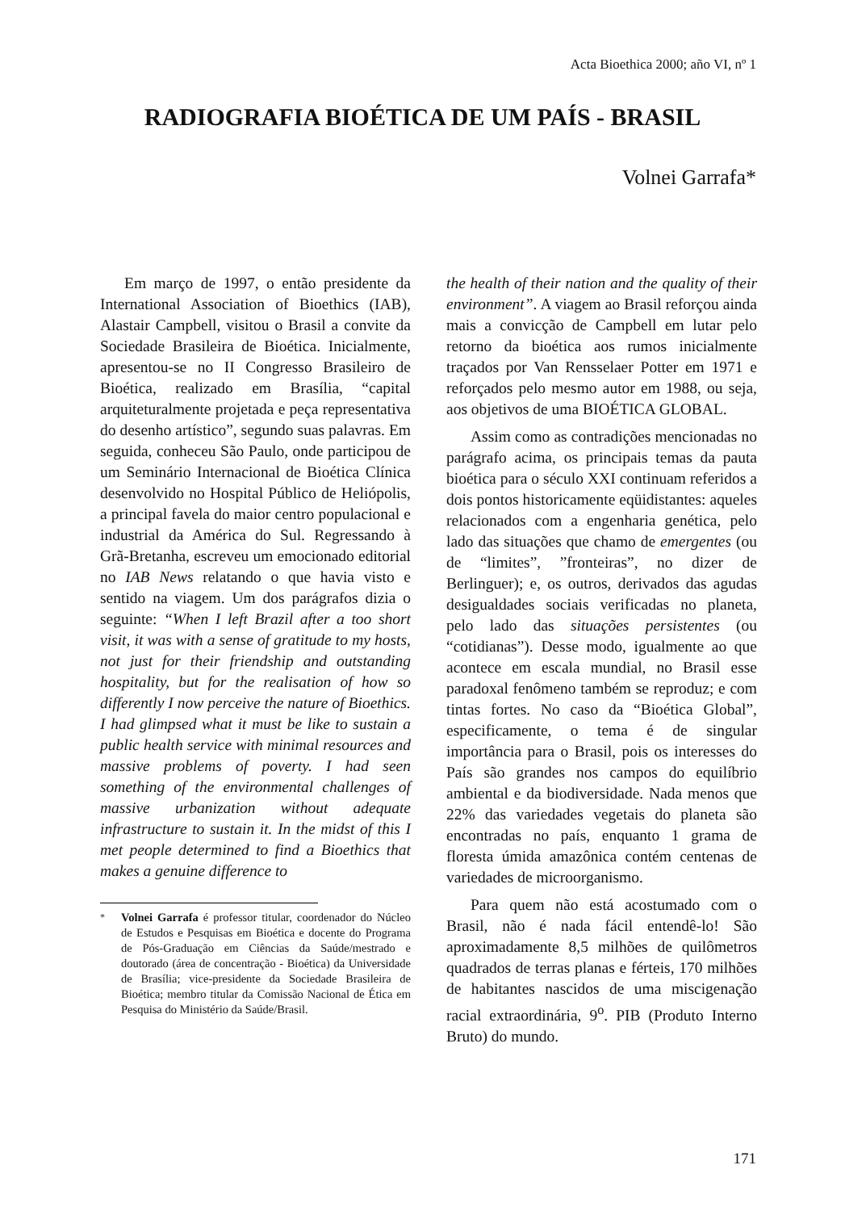Acta Bioethica 2000; año VI, nº 1
RADIOGRAFIA BIOÉTICA DE UM PAÍS - BRASIL
Volnei Garrafa*
Em março de 1997, o então presidente da International Association of Bioethics (IAB), Alastair Campbell, visitou o Brasil a convite da Sociedade Brasileira de Bioética. Inicialmente, apresentou-se no II Congresso Brasileiro de Bioética, realizado em Brasília, “capital arquiteturalmente projetada e peça representativa do desenho artístico”, segundo suas palavras. Em seguida, conheceu São Paulo, onde participou de um Seminário Internacional de Bioética Clínica desenvolvido no Hospital Público de Heliópolis, a principal favela do maior centro populacional e industrial da América do Sul. Regressando à Grã-Bretanha, escreveu um emocionado editorial no IAB News relatando o que havia visto e sentido na viagem. Um dos parágrafos dizia o seguinte: “When I left Brazil after a too short visit, it was with a sense of gratitude to my hosts, not just for their friendship and outstanding hospitality, but for the realisation of how so differently I now perceive the nature of Bioethics. I had glimpsed what it must be like to sustain a public health service with minimal resources and massive problems of poverty. I had seen something of the environmental challenges of massive urbanization without adequate infrastructure to sustain it. In the midst of this I met people determined to find a Bioethics that makes a genuine difference to
<sup>*</sup> Volnei Garrafa é professor titular, coordenador do Núcleo de Estudos e Pesquisas em Bioética e docente do Programa de Pós-Graduação em Ciências da Saúde/mestrado e doutorado (área de concentração - Bioética) da Universidade de Brasília; vice-presidente da Sociedade Brasileira de Bioética; membro titular da Comissão Nacional de Ética em Pesquisa do Ministério da Saúde/Brasil.
the health of their nation and the quality of their environment”. A viagem ao Brasil reforçou ainda mais a convicção de Campbell em lutar pelo retorno da bioética aos rumos inicialmente traçados por Van Rensselaer Potter em 1971 e reforçados pelo mesmo autor em 1988, ou seja, aos objetivos de uma BIOÉTICA GLOBAL.
Assim como as contradições mencionadas no parágrafo acima, os principais temas da pauta bioética para o século XXI continuam referidos a dois pontos historicamente eqüidistantes: aqueles relacionados com a engenharia genética, pelo lado das situações que chamo de emergentes (ou de “limites”, ”fronteiras”, no dizer de Berlinguer); e, os outros, derivados das agudas desigualdades sociais verificadas no planeta, pelo lado das situações persistentes (ou “cotidianas”). Desse modo, igualmente ao que acontece em escala mundial, no Brasil esse paradoxal fenômeno também se reproduz; e com tintas fortes. No caso da “Bioética Global”, especificamente, o tema é de singular importância para o Brasil, pois os interesses do País são grandes nos campos do equilíbrio ambiental e da biodiversidade. Nada menos que 22% das variedades vegetais do planeta são encontradas no país, enquanto 1 grama de floresta úmida amazônica contém centenas de variedades de microorganismo.
Para quem não está acostumado com o Brasil, não é nada fácil entendê-lo! São aproximadamente 8,5 milhões de quilômetros quadrados de terras planas e férteis, 170 milhões de habitantes nascidos de uma miscigenação racial extraordinária, 9<sup>o</sup>. PIB (Produto Interno Bruto) do mundo.
171